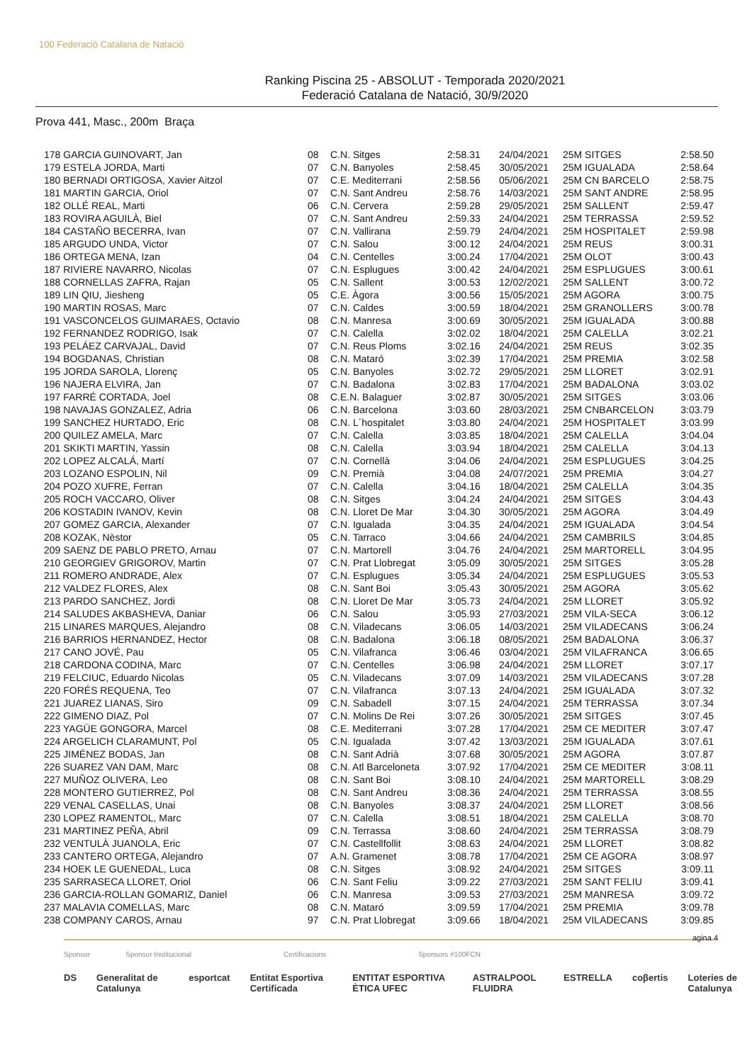100 Federació Catalana de Natació
Ranking Piscina 25 - ABSOLUT - Temporada 2020/2021
Federació Catalana de Natació, 30/9/2020
Prova 441, Masc., 200m Braça
| 178 GARCIA GUINOVART, Jan | 08 | C.N. Sitges | 2:58.31 | 24/04/2021 | 25M SITGES | 2:58.50 |
| 179 ESTELA JORDA, Marti | 07 | C.N. Banyoles | 2:58.45 | 30/05/2021 | 25M IGUALADA | 2:58.64 |
| 180 BERNADI ORTIGOSA, Xavier Aitzol | 07 | C.E. Mediterrani | 2:58.56 | 05/06/2021 | 25M CN BARCELO | 2:58.75 |
| 181 MARTIN GARCIA, Oriol | 07 | C.N. Sant Andreu | 2:58.76 | 14/03/2021 | 25M SANT ANDRE | 2:58.95 |
| 182 OLLÉ REAL, Marti | 06 | C.N. Cervera | 2:59.28 | 29/05/2021 | 25M SALLENT | 2:59.47 |
| 183 ROVIRA AGUILÀ, Biel | 07 | C.N. Sant Andreu | 2:59.33 | 24/04/2021 | 25M TERRASSA | 2:59.52 |
| 184 CASTAÑO BECERRA, Ivan | 07 | C.N. Vallirana | 2:59.79 | 24/04/2021 | 25M HOSPITALET | 2:59.98 |
| 185 ARGUDO UNDA, Victor | 07 | C.N. Salou | 3:00.12 | 24/04/2021 | 25M REUS | 3:00.31 |
| 186 ORTEGA MENA, Izan | 04 | C.N. Centelles | 3:00.24 | 17/04/2021 | 25M OLOT | 3:00.43 |
| 187 RIVIERE NAVARRO, Nicolas | 07 | C.N. Esplugues | 3:00.42 | 24/04/2021 | 25M ESPLUGUES | 3:00.61 |
| 188 CORNELLAS ZAFRA, Rajan | 05 | C.N. Sallent | 3:00.53 | 12/02/2021 | 25M SALLENT | 3:00.72 |
| 189 LIN QIU, Jiesheng | 05 | C.E. Àgora | 3:00.56 | 15/05/2021 | 25M AGORA | 3:00.75 |
| 190 MARTIN ROSAS, Marc | 07 | C.N. Caldes | 3:00.59 | 18/04/2021 | 25M GRANOLLERS | 3:00.78 |
| 191 VASCONCELOS GUIMARAES, Octavio | 08 | C.N. Manresa | 3:00.69 | 30/05/2021 | 25M IGUALADA | 3:00.88 |
| 192 FERNANDEZ RODRIGO, Isak | 07 | C.N. Calella | 3:02.02 | 18/04/2021 | 25M CALELLA | 3:02.21 |
| 193 PELÁEZ CARVAJAL, David | 07 | C.N. Reus Ploms | 3:02.16 | 24/04/2021 | 25M REUS | 3:02.35 |
| 194 BOGDANAS, Christian | 08 | C.N. Mataró | 3:02.39 | 17/04/2021 | 25M PREMIA | 3:02.58 |
| 195 JORDA SAROLA, Llorenç | 05 | C.N. Banyoles | 3:02.72 | 29/05/2021 | 25M LLORET | 3:02.91 |
| 196 NAJERA ELVIRA, Jan | 07 | C.N. Badalona | 3:02.83 | 17/04/2021 | 25M BADALONA | 3:03.02 |
| 197 FARRÉ CORTADA, Joel | 08 | C.E.N. Balaguer | 3:02.87 | 30/05/2021 | 25M SITGES | 3:03.06 |
| 198 NAVAJAS GONZALEZ, Adria | 06 | C.N. Barcelona | 3:03.60 | 28/03/2021 | 25M CNBARCELON | 3:03.79 |
| 199 SANCHEZ HURTADO, Eric | 08 | C.N. L´hospitalet | 3:03.80 | 24/04/2021 | 25M HOSPITALET | 3:03.99 |
| 200 QUILEZ AMELA, Marc | 07 | C.N. Calella | 3:03.85 | 18/04/2021 | 25M CALELLA | 3:04.04 |
| 201 SKIKTI MARTIN, Yassin | 08 | C.N. Calella | 3:03.94 | 18/04/2021 | 25M CALELLA | 3:04.13 |
| 202 LOPEZ ALCALÁ, Martí | 07 | C.N. Cornellà | 3:04.06 | 24/04/2021 | 25M ESPLUGUES | 3:04.25 |
| 203 LOZANO ESPOLIN, Nil | 09 | C.N. Premià | 3:04.08 | 24/07/2021 | 25M PREMIA | 3:04.27 |
| 204 POZO XUFRE, Ferran | 07 | C.N. Calella | 3:04.16 | 18/04/2021 | 25M CALELLA | 3:04.35 |
| 205 ROCH VACCARO, Oliver | 08 | C.N. Sitges | 3:04.24 | 24/04/2021 | 25M SITGES | 3:04.43 |
| 206 KOSTADIN IVANOV, Kevin | 08 | C.N. Lloret De Mar | 3:04.30 | 30/05/2021 | 25M AGORA | 3:04.49 |
| 207 GOMEZ GARCIA, Alexander | 07 | C.N. Igualada | 3:04.35 | 24/04/2021 | 25M IGUALADA | 3:04.54 |
| 208 KOZAK, Nèstor | 05 | C.N. Tarraco | 3:04.66 | 24/04/2021 | 25M CAMBRILS | 3:04.85 |
| 209 SAENZ DE PABLO PRETO, Arnau | 07 | C.N. Martorell | 3:04.76 | 24/04/2021 | 25M MARTORELL | 3:04.95 |
| 210 GEORGIEV GRIGOROV, Martin | 07 | C.N. Prat Llobregat | 3:05.09 | 30/05/2021 | 25M SITGES | 3:05.28 |
| 211 ROMERO ANDRADE, Alex | 07 | C.N. Esplugues | 3:05.34 | 24/04/2021 | 25M ESPLUGUES | 3:05.53 |
| 212 VALDEZ FLORES, Alex | 08 | C.N. Sant Boi | 3:05.43 | 30/05/2021 | 25M AGORA | 3:05.62 |
| 213 PARDO SANCHEZ, Jordi | 08 | C.N. Lloret De Mar | 3:05.73 | 24/04/2021 | 25M LLORET | 3:05.92 |
| 214 SALUDES AKBASHEVA, Daniar | 06 | C.N. Salou | 3:05.93 | 27/03/2021 | 25M VILA-SECA | 3:06.12 |
| 215 LINARES MARQUES, Alejandro | 08 | C.N. Viladecans | 3:06.05 | 14/03/2021 | 25M VILADECANS | 3:06.24 |
| 216 BARRIOS HERNANDEZ, Hector | 08 | C.N. Badalona | 3:06.18 | 08/05/2021 | 25M BADALONA | 3:06.37 |
| 217 CANO JOVÉ, Pau | 05 | C.N. Vilafranca | 3:06.46 | 03/04/2021 | 25M VILAFRANCA | 3:06.65 |
| 218 CARDONA CODINA, Marc | 07 | C.N. Centelles | 3:06.98 | 24/04/2021 | 25M LLORET | 3:07.17 |
| 219 FELCIUC, Eduardo Nicolas | 05 | C.N. Viladecans | 3:07.09 | 14/03/2021 | 25M VILADECANS | 3:07.28 |
| 220 FORÉS REQUENA, Teo | 07 | C.N. Vilafranca | 3:07.13 | 24/04/2021 | 25M IGUALADA | 3:07.32 |
| 221 JUAREZ LIANAS, Siro | 09 | C.N. Sabadell | 3:07.15 | 24/04/2021 | 25M TERRASSA | 3:07.34 |
| 222 GIMENO DIAZ, Pol | 07 | C.N. Molins De Rei | 3:07.26 | 30/05/2021 | 25M SITGES | 3:07.45 |
| 223 YAGÜE GONGORA, Marcel | 08 | C.E. Mediterrani | 3:07.28 | 17/04/2021 | 25M CE MEDITER | 3:07.47 |
| 224 ARGELICH CLARAMUNT, Pol | 05 | C.N. Igualada | 3:07.42 | 13/03/2021 | 25M IGUALADA | 3:07.61 |
| 225 JIMÉNEZ BODAS, Jan | 08 | C.N. Sant Adrià | 3:07.68 | 30/05/2021 | 25M AGORA | 3:07.87 |
| 226 SUAREZ VAN DAM, Marc | 08 | C.N. Atl Barceloneta | 3:07.92 | 17/04/2021 | 25M CE MEDITER | 3:08.11 |
| 227 MUÑOZ OLIVERA, Leo | 08 | C.N. Sant Boi | 3:08.10 | 24/04/2021 | 25M MARTORELL | 3:08.29 |
| 228 MONTERO GUTIERREZ, Pol | 08 | C.N. Sant Andreu | 3:08.36 | 24/04/2021 | 25M TERRASSA | 3:08.55 |
| 229 VENAL CASELLAS, Unai | 08 | C.N. Banyoles | 3:08.37 | 24/04/2021 | 25M LLORET | 3:08.56 |
| 230 LOPEZ RAMENTOL, Marc | 07 | C.N. Calella | 3:08.51 | 18/04/2021 | 25M CALELLA | 3:08.70 |
| 231 MARTINEZ PEÑA, Abril | 09 | C.N. Terrassa | 3:08.60 | 24/04/2021 | 25M TERRASSA | 3:08.79 |
| 232 VENTULÀ JUANOLA, Eric | 07 | C.N. Castellfollit | 3:08.63 | 24/04/2021 | 25M LLORET | 3:08.82 |
| 233 CANTERO ORTEGA, Alejandro | 07 | A.N. Gramenet | 3:08.78 | 17/04/2021 | 25M CE AGORA | 3:08.97 |
| 234 HOEK LE GUENEDAL, Luca | 08 | C.N. Sitges | 3:08.92 | 24/04/2021 | 25M SITGES | 3:09.11 |
| 235 SARRASECA LLORET, Oriol | 06 | C.N. Sant Feliu | 3:09.22 | 27/03/2021 | 25M SANT FELIU | 3:09.41 |
| 236 GARCIA-ROLLAN GOMARIZ, Daniel | 06 | C.N. Manresa | 3:09.53 | 27/03/2021 | 25M MANRESA | 3:09.72 |
| 237 MALAVIA COMELLAS, Marc | 08 | C.N. Mataró | 3:09.59 | 17/04/2021 | 25M PREMIA | 3:09.78 |
| 238 COMPANY CAROS, Arnau | 97 | C.N. Prat Llobregat | 3:09.66 | 18/04/2021 | 25M VILADECANS | 3:09.85 |
agina 4
Sponsor Sponsor Institucional Certificacions Sponsors #100FCN
DS Generalitat de Catalunya esportcat Entitat Esportiva Certificada ENTITAT ESPORTIVA ÈTICA UFEC ASTRALPOOL FLUIDRA ESTRELLA coβertis Loteries de Catalunya